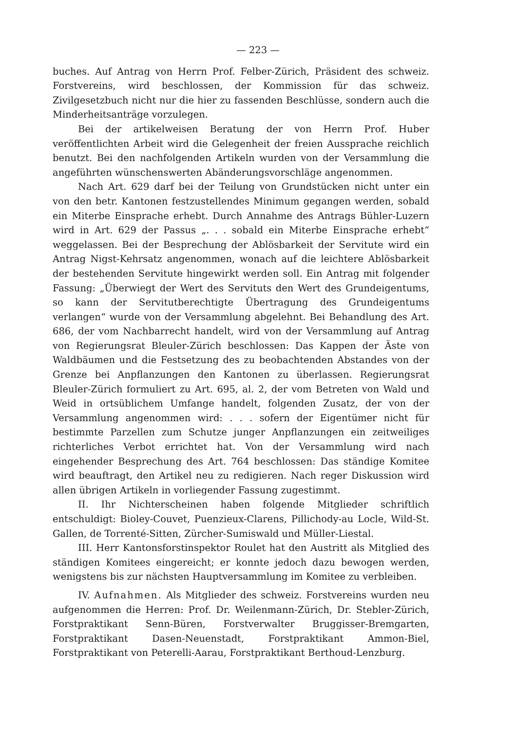— 223 —
buches. Auf Antrag von Herrn Prof. Felber-Zürich, Präsident des schweiz. Forstvereins, wird beschlossen, der Kommission für das schweiz. Zivilgesetzbuch nicht nur die hier zu fassenden Beschlüsse, sondern auch die Minderheitsanträge vorzulegen.
Bei der artikelweisen Beratung der von Herrn Prof. Huber veröffentlichten Arbeit wird die Gelegenheit der freien Aussprache reichlich benutzt. Bei den nachfolgenden Artikeln wurden von der Versammlung die angeführten wünschenswerten Abänderungsvorschläge angenommen.
Nach Art. 629 darf bei der Teilung von Grundstücken nicht unter ein von den betr. Kantonen festzustellendes Minimum gegangen werden, sobald ein Miterbe Einsprache erhebt. Durch Annahme des Antrags Bühler-Luzern wird in Art. 629 der Passus „. . . sobald ein Miterbe Einsprache erhebt“ weggelassen. Bei der Besprechung der Ablösbarkeit der Servitute wird ein Antrag Nigst-Kehrsatz angenommen, wonach auf die leichtere Ablösbarkeit der bestehenden Servitute hingewirkt werden soll. Ein Antrag mit folgender Fassung: „Überwiegt der Wert des Servituts den Wert des Grundeigentums, so kann der Servitutberechtigte Übertragung des Grundeigentums verlangen“ wurde von der Versammlung abgelehnt. Bei Behandlung des Art. 686, der vom Nachbarrecht handelt, wird von der Versammlung auf Antrag von Regierungsrat Bleuler-Zürich beschlossen: Das Kappen der Äste von Waldbäumen und die Festsetzung des zu beobachtenden Abstandes von der Grenze bei Anpflanzungen den Kantonen zu überlassen. Regierungsrat Bleuler-Zürich formuliert zu Art. 695, al. 2, der vom Betreten von Wald und Weid in ortsüblichem Umfange handelt, folgenden Zusatz, der von der Versammlung angenommen wird: . . . sofern der Eigentümer nicht für bestimmte Parzellen zum Schutze junger Anpflanzungen ein zeitweiliges richterliches Verbot errichtet hat. Von der Versammlung wird nach eingehender Besprechung des Art. 764 beschlossen: Das ständige Komitee wird beauftragt, den Artikel neu zu redigieren. Nach reger Diskussion wird allen übrigen Artikeln in vorliegender Fassung zugestimmt.
II. Ihr Nichterscheinen haben folgende Mitglieder schriftlich entschuldigt: Bioley-Couvet, Puenzieux-Clarens, Pillichody-au Locle, Wild-St. Gallen, de Torrenté-Sitten, Zürcher-Sumiswald und Müller-Liestal.
III. Herr Kantonsforstinspektor Roulet hat den Austritt als Mitglied des ständigen Komitees eingereicht; er konnte jedoch dazu bewogen werden, wenigstens bis zur nächsten Hauptversammlung im Komitee zu verbleiben.
IV. Aufnahmen. Als Mitglieder des schweiz. Forstvereins wurden neu aufgenommen die Herren: Prof. Dr. Weilenmann-Zürich, Dr. Stebler-Zürich, Forstpraktikant Senn-Büren, Forstverwalter Bruggisser-Bremgarten, Forstpraktikant Dasen-Neuenstadt, Forstpraktikant Ammon-Biel, Forstpraktikant von Peterelli-Aarau, Forstpraktikant Berthoud-Lenzburg.